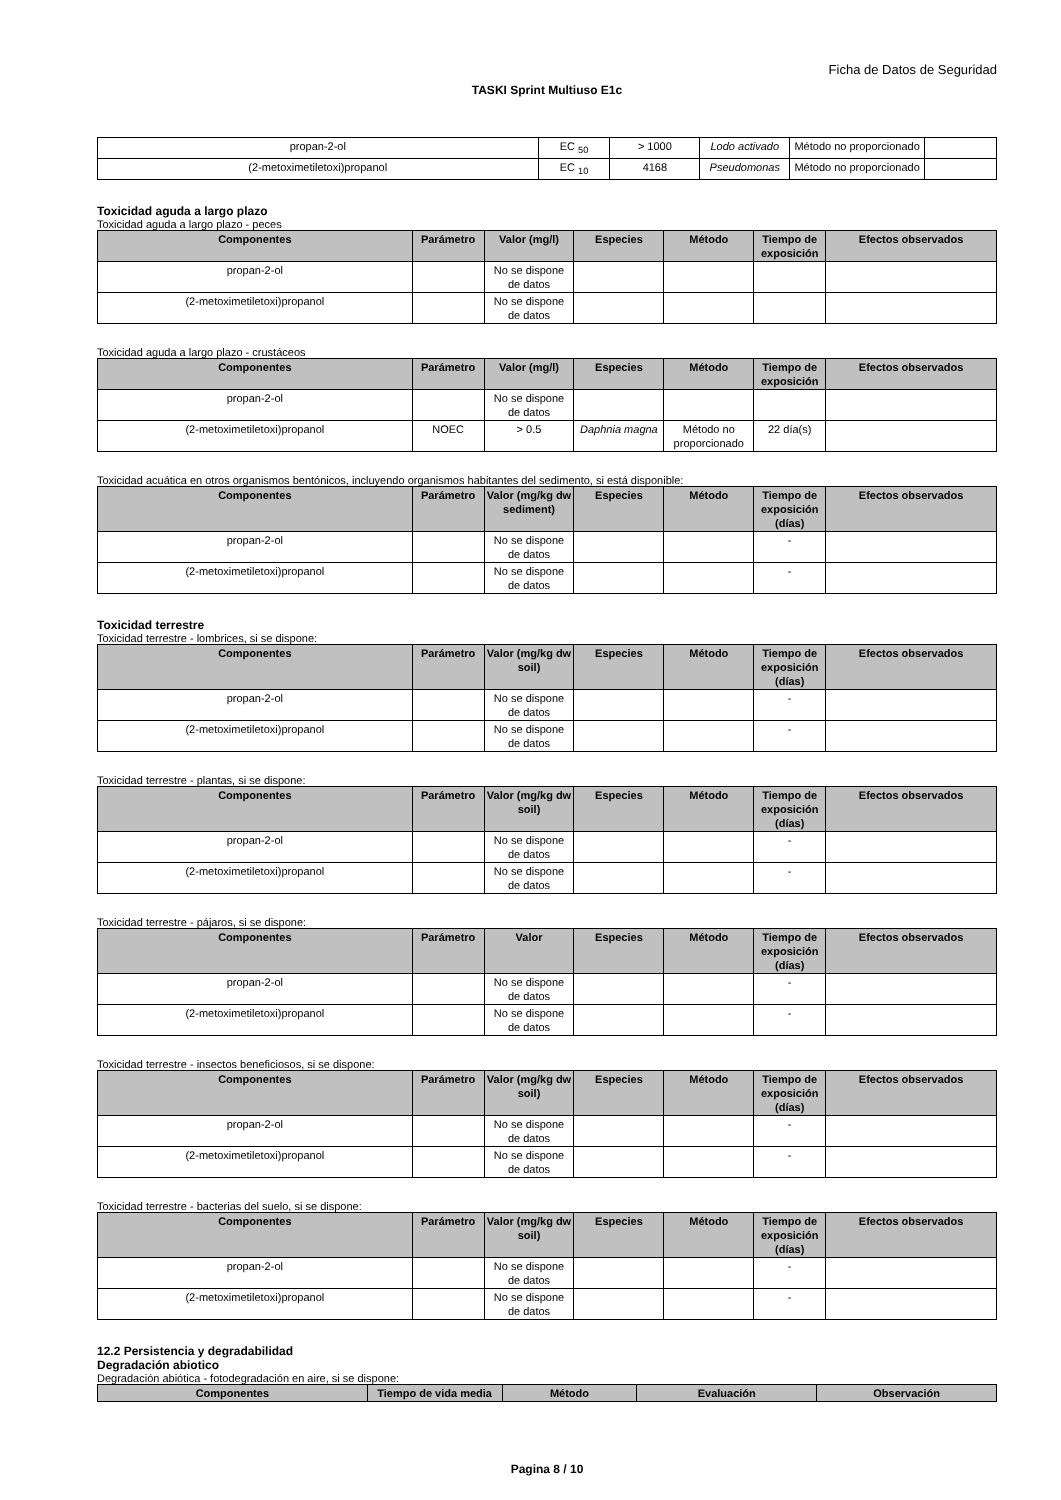Ficha de Datos de Seguridad
TASKI Sprint Multiuso E1c
| propan-2-ol | EC <sub>50</sub> | > 1000 | Lodo activado | Método no proporcionado | |
| (2-metoximetiletoxi)propanol | EC <sub>10</sub> | 4168 | Pseudomonas | Método no proporcionado | |
Toxicidad aguda a largo plazo
Toxicidad aguda a largo plazo - peces
| Componentes | Parámetro | Valor (mg/l) | Especies | Método | Tiempo de exposición | Efectos observados |
| --- | --- | --- | --- | --- | --- | --- |
| propan-2-ol | | No se dispone de datos | | | | |
| (2-metoximetiletoxi)propanol | | No se dispone de datos | | | | |
Toxicidad aguda a largo plazo - crustáceos
| Componentes | Parámetro | Valor (mg/l) | Especies | Método | Tiempo de exposición | Efectos observados |
| --- | --- | --- | --- | --- | --- | --- |
| propan-2-ol | | No se dispone de datos | | | | |
| (2-metoximetiletoxi)propanol | NOEC | > 0.5 | Daphnia magna | Método no proporcionado | 22 día(s) | |
Toxicidad acuática en otros organismos bentónicos, incluyendo organismos habitantes del sedimento, si está disponible:
| Componentes | Parámetro | Valor (mg/kg dw sediment) | Especies | Método | Tiempo de exposición (días) | Efectos observados |
| --- | --- | --- | --- | --- | --- | --- |
| propan-2-ol | | No se dispone de datos | | | - | |
| (2-metoximetiletoxi)propanol | | No se dispone de datos | | | - | |
Toxicidad terrestre
Toxicidad terrestre - lombrices, si se dispone:
| Componentes | Parámetro | Valor (mg/kg dw soil) | Especies | Método | Tiempo de exposición (días) | Efectos observados |
| --- | --- | --- | --- | --- | --- | --- |
| propan-2-ol | | No se dispone de datos | | | - | |
| (2-metoximetiletoxi)propanol | | No se dispone de datos | | | - | |
Toxicidad terrestre - plantas, si se dispone:
| Componentes | Parámetro | Valor (mg/kg dw soil) | Especies | Método | Tiempo de exposición (días) | Efectos observados |
| --- | --- | --- | --- | --- | --- | --- |
| propan-2-ol | | No se dispone de datos | | | - | |
| (2-metoximetiletoxi)propanol | | No se dispone de datos | | | - | |
Toxicidad terrestre - pájaros, si se dispone:
| Componentes | Parámetro | Valor | Especies | Método | Tiempo de exposición (días) | Efectos observados |
| --- | --- | --- | --- | --- | --- | --- |
| propan-2-ol | | No se dispone de datos | | | - | |
| (2-metoximetiletoxi)propanol | | No se dispone de datos | | | - | |
Toxicidad terrestre - insectos beneficiosos, si se dispone:
| Componentes | Parámetro | Valor (mg/kg dw soil) | Especies | Método | Tiempo de exposición (días) | Efectos observados |
| --- | --- | --- | --- | --- | --- | --- |
| propan-2-ol | | No se dispone de datos | | | - | |
| (2-metoximetiletoxi)propanol | | No se dispone de datos | | | - | |
Toxicidad terrestre - bacterias del suelo, si se dispone:
| Componentes | Parámetro | Valor (mg/kg dw soil) | Especies | Método | Tiempo de exposición (días) | Efectos observados |
| --- | --- | --- | --- | --- | --- | --- |
| propan-2-ol | | No se dispone de datos | | | - | |
| (2-metoximetiletoxi)propanol | | No se dispone de datos | | | - | |
12.2 Persistencia y degradabilidad
Degradación abiotico
Degradación abiótica - fotodegradación en aire, si se dispone:
| Componentes | Tiempo de vida media | Método | Evaluación | Observación |
| --- | --- | --- | --- | --- |
Pagina 8 / 10